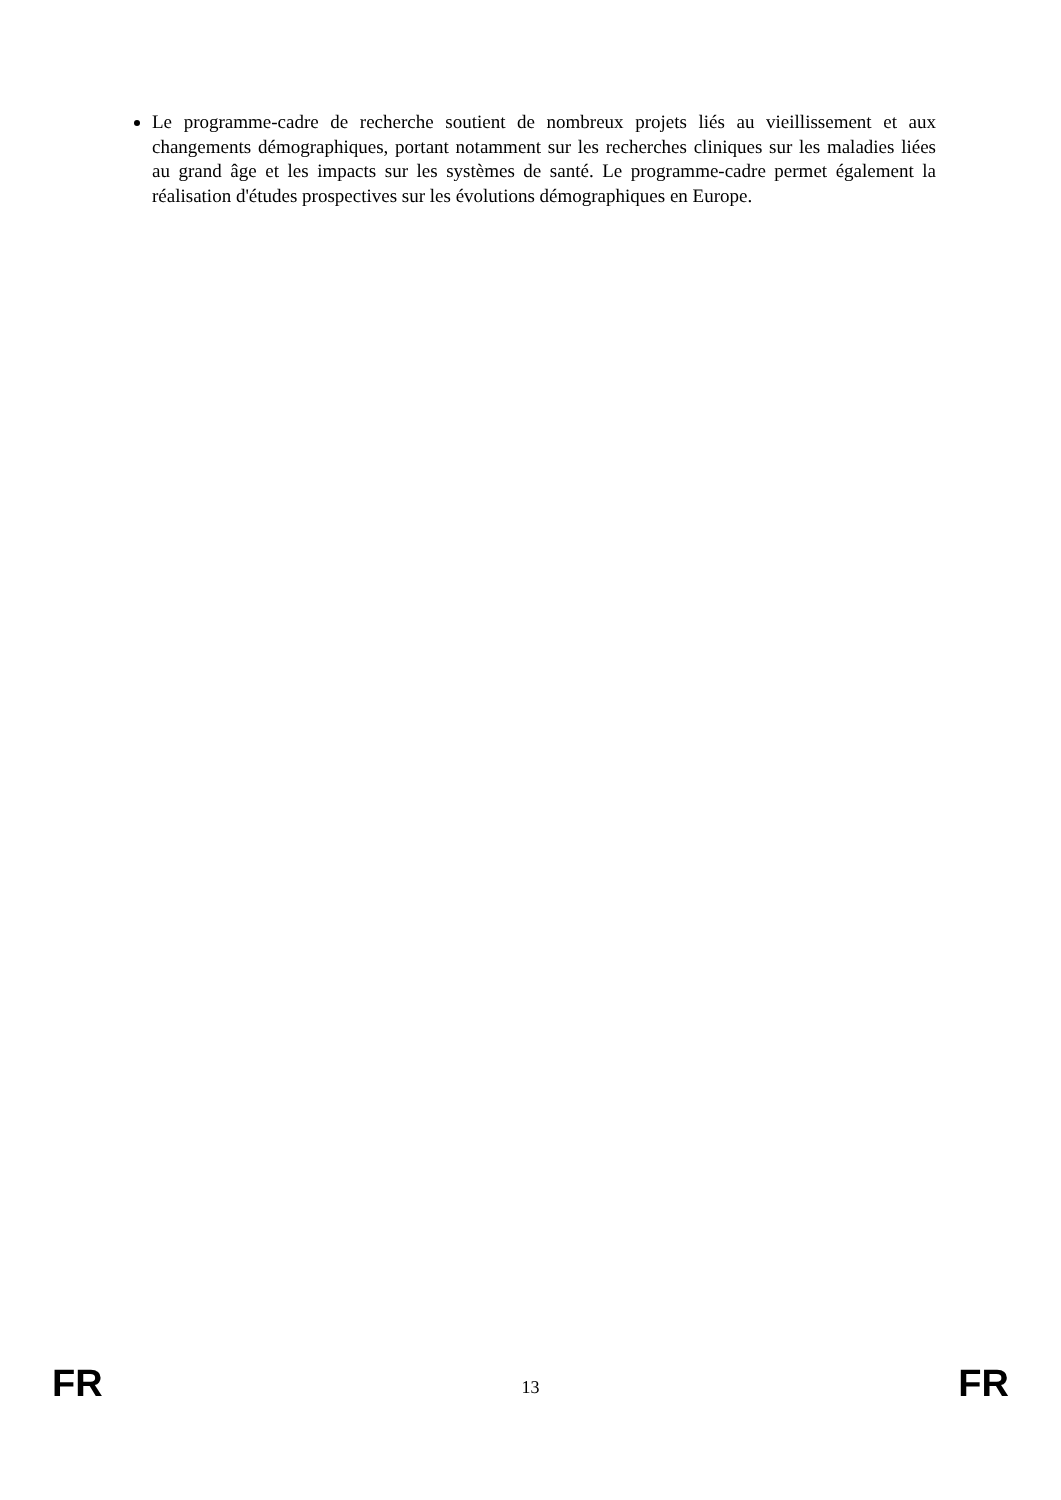Le programme-cadre de recherche soutient de nombreux projets liés au vieillissement et aux changements démographiques, portant notamment sur les recherches cliniques sur les maladies liées au grand âge et les impacts sur les systèmes de santé. Le programme-cadre permet également la réalisation d'études prospectives sur les évolutions démographiques en Europe.
FR 13 FR